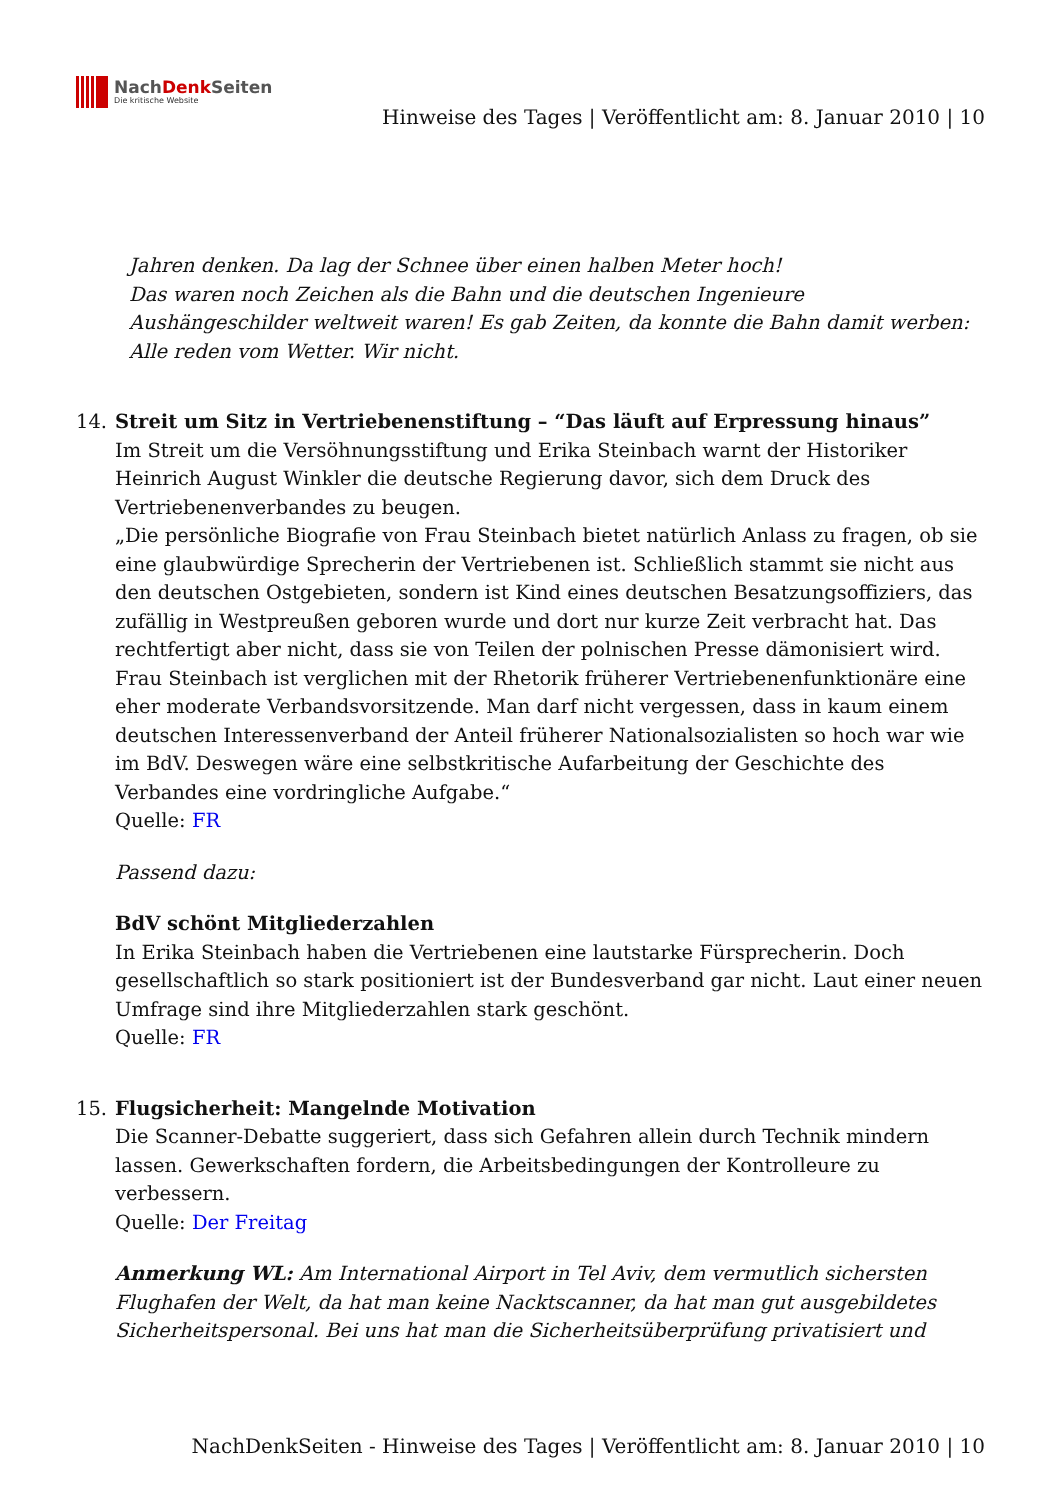NachDenk Seiten
Die kritische Website
Hinweise des Tages | Veröffentlicht am: 8. Januar 2010 | 10
Jahren denken. Da lag der Schnee über einen halben Meter hoch!
Das waren noch Zeichen als die Bahn und die deutschen Ingenieure Aushängeschilder weltweit waren! Es gab Zeiten, da konnte die Bahn damit werben: Alle reden vom Wetter. Wir nicht.
14. Streit um Sitz in Vertriebenenstiftung – “Das läuft auf Erpressung hinaus”
Im Streit um die Versöhnungsstiftung und Erika Steinbach warnt der Historiker Heinrich August Winkler die deutsche Regierung davor, sich dem Druck des Vertriebenenverbandes zu beugen.
„Die persönliche Biografie von Frau Steinbach bietet natürlich Anlass zu fragen, ob sie eine glaubwürdige Sprecherin der Vertriebenen ist. Schließlich stammt sie nicht aus den deutschen Ostgebieten, sondern ist Kind eines deutschen Besatzungsoffiziers, das zufällig in Westpreußen geboren wurde und dort nur kurze Zeit verbracht hat. Das rechtfertigt aber nicht, dass sie von Teilen der polnischen Presse dämonisiert wird. Frau Steinbach ist verglichen mit der Rhetorik früherer Vertriebenenfunktionäre eine eher moderate Verbandsvorsitzende. Man darf nicht vergessen, dass in kaum einem deutschen Interessenverband der Anteil früherer Nationalsozialisten so hoch war wie im BdV. Deswegen wäre eine selbstkritische Aufarbeitung der Geschichte des Verbandes eine vordringliche Aufgabe.“
Quelle: FR
Passend dazu:
BdV schönt Mitgliederzahlen
In Erika Steinbach haben die Vertriebenen eine lautstarke Fürsprecherin. Doch gesellschaftlich so stark positioniert ist der Bundesverband gar nicht. Laut einer neuen Umfrage sind ihre Mitgliederzahlen stark geschönt.
Quelle: FR
15. Flugsicherheit: Mangelnde Motivation
Die Scanner-Debatte suggeriert, dass sich Gefahren allein durch Technik mindern lassen. Gewerkschaften fordern, die Arbeitsbedingungen der Kontrolleure zu verbessern.
Quelle: Der Freitag
Anmerkung WL: Am International Airport in Tel Aviv, dem vermutlich sichersten Flughafen der Welt, da hat man keine Nacktscanner, da hat man gut ausgebildetes Sicherheitspersonal. Bei uns hat man die Sicherheitsüberprüfung privatisiert und
NachDenkSeiten - Hinweise des Tages | Veröffentlicht am: 8. Januar 2010 | 10